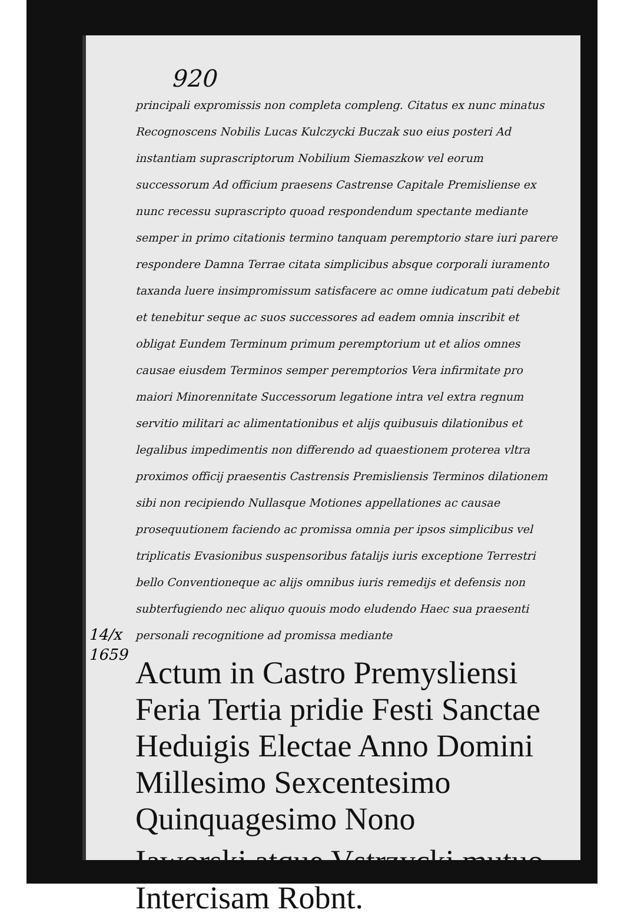920
principali expromissis non completa compleng. Citatus ex nunc minatus Recognoscens Nobilis Lucas Kulczycki Buczak suo eius posteri Ad instantiam suprascriptorum Nobilium Siemaszkow vel eorum successorum Ad officium praesens Castrense Capitale Premisliense ex nunc recessu suprascripto quoad respondendum spectante mediante semper in primo citationis termino tanquam peremptorio stare iuri parere respondere Damna Terrae citata simplicibus absque corporali iuramento taxanda luere insimpromissum satisfacere ac omne iudicatum pati debebit et tenebitur seque ac suos successores ad eadem omnia inscribit et obligat Eundem Terminum primum peremptorium ut et alios omnes causae eiusdem Terminos semper peremptorios Vera infirmitate pro maiori Minorennitate Successorum legatione intra vel extra regnum servitio militari ac alimentationibus et alijs quibusuis dilationibus et legalibus impedimentis non differendo ad quaestionem proterea vltra proximos officij praesentis Castrensis Premisliensis Terminos dilationem sibi non recipiendo Nullasque Motiones appellationes ac causae prosequutionem faciendo ac promissa omnia per ipsos simplicibus vel triplicatis Evasionibus suspensoribus fatalijs iuris exceptione Terrestri bello Conventioneque ac alijs omnibus iuris remedijs et defensis non subterfugiendo nec aliquo quouis modo eludendo Haec sua praesenti personali recognitione ad promissa mediante
Actum in Castro Premysliensi Feria Tertia pridie Festi Sanctae Heduigis Electae Anno Domini Millesimo Sexcentesimo Quinquagesimo Nono
Iaworski atque Vstrzycki mutuo Intercisam Robnt.
14/x
1659